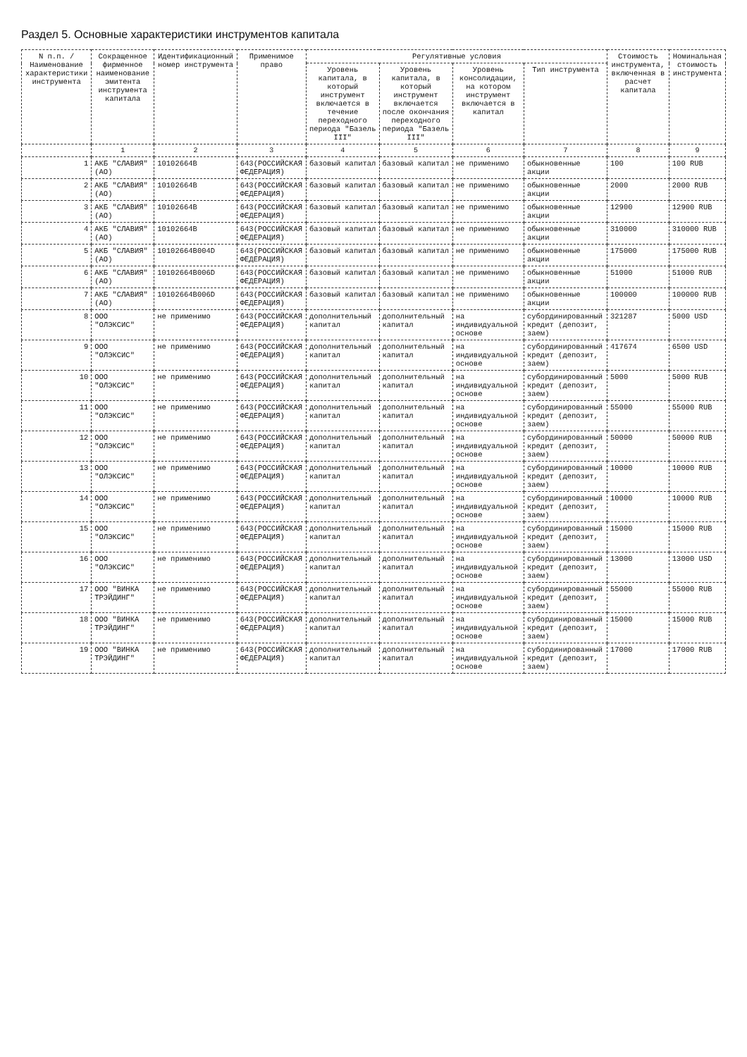Раздел 5. Основные характеристики инструментов капитала
| N п.п. / Наименование характеристики инструмента | Сокращенное фирменное наименование эмитента инструмента капитала | Идентификационный номер инструмента | Применимое право | Регулятивные условия | | | | Стоимость инструмента, включенная в расчет капитала | Номинальная стоимость инструмента |
| --- | --- | --- | --- | --- | --- | --- | --- | --- | --- |
| | | | | Уровень капитала, в который инструмент включается в течение переходного периода "Базель III" | Уровень капитала, в который инструмент включается после окончания переходного периода "Базель III" | Уровень консолидации, на котором инструмент включается в капитал | Тип инструмента | | |
| | 1 | 2 | 3 | 4 | 5 | 6 | 7 | 8 | 9 |
| 1 | АКБ "СЛАВИЯ" (АО) | 10102664B | 643(РОССИЙСКАЯ ФЕДЕРАЦИЯ) | базовый капитал | базовый капитал | не применимо | обыкновенные акции | 100 | 100 RUB |
| 2 | АКБ "СЛАВИЯ" (АО) | 10102664B | 643(РОССИЙСКАЯ ФЕДЕРАЦИЯ) | базовый капитал | базовый капитал | не применимо | обыкновенные акции | 2000 | 2000 RUB |
| 3 | АКБ "СЛАВИЯ" (АО) | 10102664B | 643(РОССИЙСКАЯ ФЕДЕРАЦИЯ) | базовый капитал | базовый капитал | не применимо | обыкновенные акции | 12900 | 12900 RUB |
| 4 | АКБ "СЛАВИЯ" (АО) | 10102664B | 643(РОССИЙСКАЯ ФЕДЕРАЦИЯ) | базовый капитал | базовый капитал | не применимо | обыкновенные акции | 310000 | 310000 RUB |
| 5 | АКБ "СЛАВИЯ" (АО) | 10102664B004D | 643(РОССИЙСКАЯ ФЕДЕРАЦИЯ) | базовый капитал | базовый капитал | не применимо | обыкновенные акции | 175000 | 175000 RUB |
| 6 | АКБ "СЛАВИЯ" (АО) | 10102664B006D | 643(РОССИЙСКАЯ ФЕДЕРАЦИЯ) | базовый капитал | базовый капитал | не применимо | обыкновенные акции | 51000 | 51000 RUB |
| 7 | АКБ "СЛАВИЯ" (АО) | 10102664B006D | 643(РОССИЙСКАЯ ФЕДЕРАЦИЯ) | базовый капитал | базовый капитал | не применимо | обыкновенные акции | 100000 | 100000 RUB |
| 8 | ООО "ОЛЭКСИС" | не применимо | 643(РОССИЙСКАЯ ФЕДЕРАЦИЯ) | дополнительный капитал | дополнительный капитал | на индивидуальной основе | субординированный кредит (депозит, заем) | 321287 | 5000 USD |
| 9 | ООО "ОЛЭКСИС" | не применимо | 643(РОССИЙСКАЯ ФЕДЕРАЦИЯ) | дополнительный капитал | дополнительный капитал | на индивидуальной основе | субординированный кредит (депозит, заем) | 417674 | 6500 USD |
| 10 | ООО "ОЛЭКСИС" | не применимо | 643(РОССИЙСКАЯ ФЕДЕРАЦИЯ) | дополнительный капитал | дополнительный капитал | на индивидуальной основе | субординированный кредит (депозит, заем) | 5000 | 5000 RUB |
| 11 | ООО "ОЛЭКСИС" | не применимо | 643(РОССИЙСКАЯ ФЕДЕРАЦИЯ) | дополнительный капитал | дополнительный капитал | на индивидуальной основе | субординированный кредит (депозит, заем) | 55000 | 55000 RUB |
| 12 | ООО "ОЛЭКСИС" | не применимо | 643(РОССИЙСКАЯ ФЕДЕРАЦИЯ) | дополнительный капитал | дополнительный капитал | на индивидуальной основе | субординированный кредит (депозит, заем) | 50000 | 50000 RUB |
| 13 | ООО "ОЛЭКСИС" | не применимо | 643(РОССИЙСКАЯ ФЕДЕРАЦИЯ) | дополнительный капитал | дополнительный капитал | на индивидуальной основе | субординированный кредит (депозит, заем) | 10000 | 10000 RUB |
| 14 | ООО "ОЛЭКСИС" | не применимо | 643(РОССИЙСКАЯ ФЕДЕРАЦИЯ) | дополнительный капитал | дополнительный капитал | на индивидуальной основе | субординированный кредит (депозит, заем) | 10000 | 10000 RUB |
| 15 | ООО "ОЛЭКСИС" | не применимо | 643(РОССИЙСКАЯ ФЕДЕРАЦИЯ) | дополнительный капитал | дополнительный капитал | на индивидуальной основе | субординированный кредит (депозит, заем) | 15000 | 15000 RUB |
| 16 | ООО "ОЛЭКСИС" | не применимо | 643(РОССИЙСКАЯ ФЕДЕРАЦИЯ) | дополнительный капитал | дополнительный капитал | на индивидуальной основе | субординированный кредит (депозит, заем) | 13000 | 13000 USD |
| 17 | ООО "ВИНКА ТРЭЙДИНГ" | не применимо | 643(РОССИЙСКАЯ ФЕДЕРАЦИЯ) | дополнительный капитал | дополнительный капитал | на индивидуальной основе | субординированный кредит (депозит, заем) | 55000 | 55000 RUB |
| 18 | ООО "ВИНКА ТРЭЙДИНГ" | не применимо | 643(РОССИЙСКАЯ ФЕДЕРАЦИЯ) | дополнительный капитал | дополнительный капитал | на индивидуальной основе | субординированный кредит (депозит, заем) | 15000 | 15000 RUB |
| 19 | ООО "ВИНКА ТРЭЙДИНГ" | не применимо | 643(РОССИЙСКАЯ ФЕДЕРАЦИЯ) | дополнительный капитал | дополнительный капитал | на индивидуальной основе | субординированный кредит (депозит, заем) | 17000 | 17000 RUB |